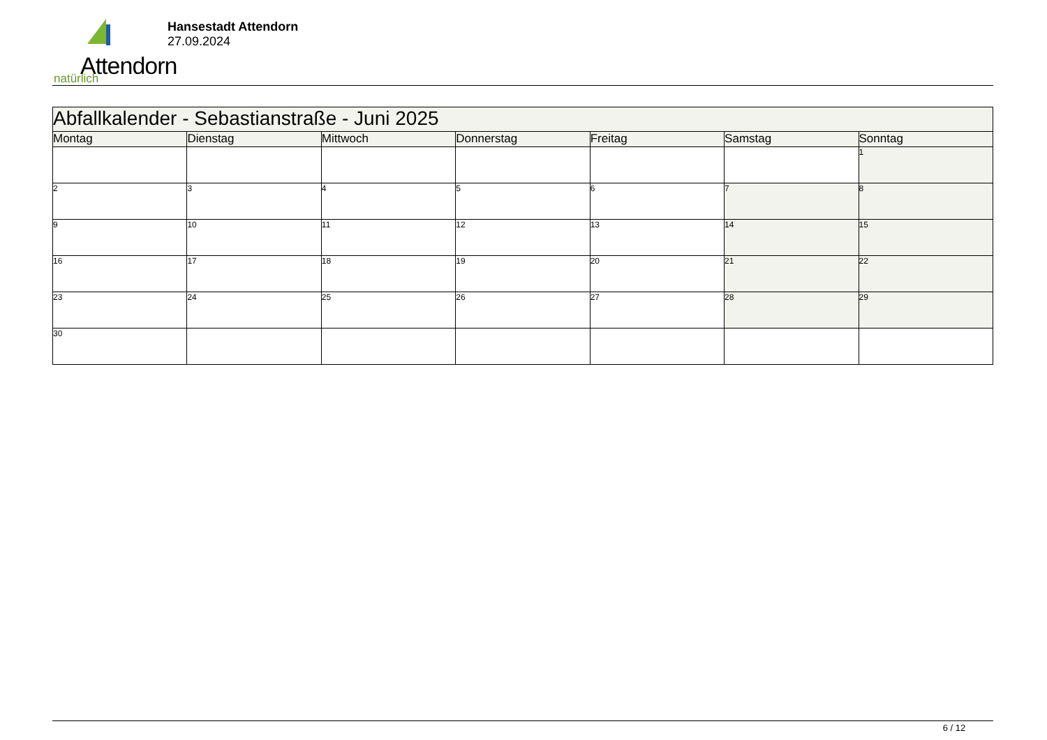Attendorn natürlich
Hansestadt Attendorn
27.09.2024
| Abfallkalender - Sebastianstraße - Juni 2025 | | | | | | |
| --- | --- | --- | --- | --- | --- | --- |
| Montag | Dienstag | Mittwoch | Donnerstag | Freitag | Samstag | Sonntag |
| | | | | | | 1 |
| 2 | 3 | 4 | 5 | 6 | 7 | 8 |
| 9 | 10 | 11 | 12 | 13 | 14 | 15 |
| 16 | 17 | 18 | 19 | 20 | 21 | 22 |
| 23 | 24 | 25 | 26 | 27 | 28 | 29 |
| 30 | | | | | | |
6 / 12